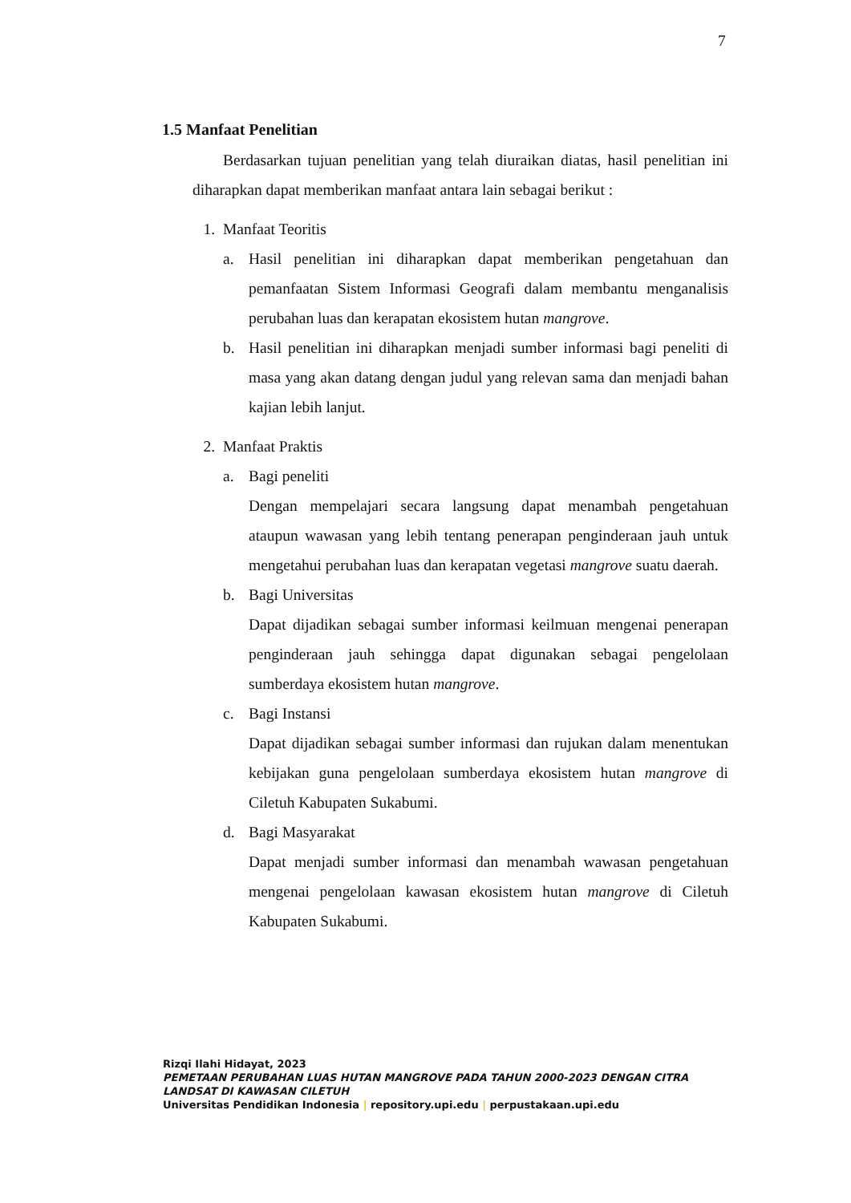7
1.5 Manfaat Penelitian
Berdasarkan tujuan penelitian yang telah diuraikan diatas, hasil penelitian ini diharapkan dapat memberikan manfaat antara lain sebagai berikut :
1. Manfaat Teoritis
a. Hasil penelitian ini diharapkan dapat memberikan pengetahuan dan pemanfaatan Sistem Informasi Geografi dalam membantu menganalisis perubahan luas dan kerapatan ekosistem hutan mangrove.
b. Hasil penelitian ini diharapkan menjadi sumber informasi bagi peneliti di masa yang akan datang dengan judul yang relevan sama dan menjadi bahan kajian lebih lanjut.
2. Manfaat Praktis
a. Bagi peneliti
Dengan mempelajari secara langsung dapat menambah pengetahuan ataupun wawasan yang lebih tentang penerapan penginderaan jauh untuk mengetahui perubahan luas dan kerapatan vegetasi mangrove suatu daerah.
b. Bagi Universitas
Dapat dijadikan sebagai sumber informasi keilmuan mengenai penerapan penginderaan jauh sehingga dapat digunakan sebagai pengelolaan sumberdaya ekosistem hutan mangrove.
c. Bagi Instansi
Dapat dijadikan sebagai sumber informasi dan rujukan dalam menentukan kebijakan guna pengelolaan sumberdaya ekosistem hutan mangrove di Ciletuh Kabupaten Sukabumi.
d. Bagi Masyarakat
Dapat menjadi sumber informasi dan menambah wawasan pengetahuan mengenai pengelolaan kawasan ekosistem hutan mangrove di Ciletuh Kabupaten Sukabumi.
Rizqi Ilahi Hidayat, 2023
PEMETAAN PERUBAHAN LUAS HUTAN MANGROVE PADA TAHUN 2000-2023 DENGAN CITRA
LANDSAT DI KAWASAN CILETUH
Universitas Pendidikan Indonesia | repository.upi.edu | perpustakaan.upi.edu